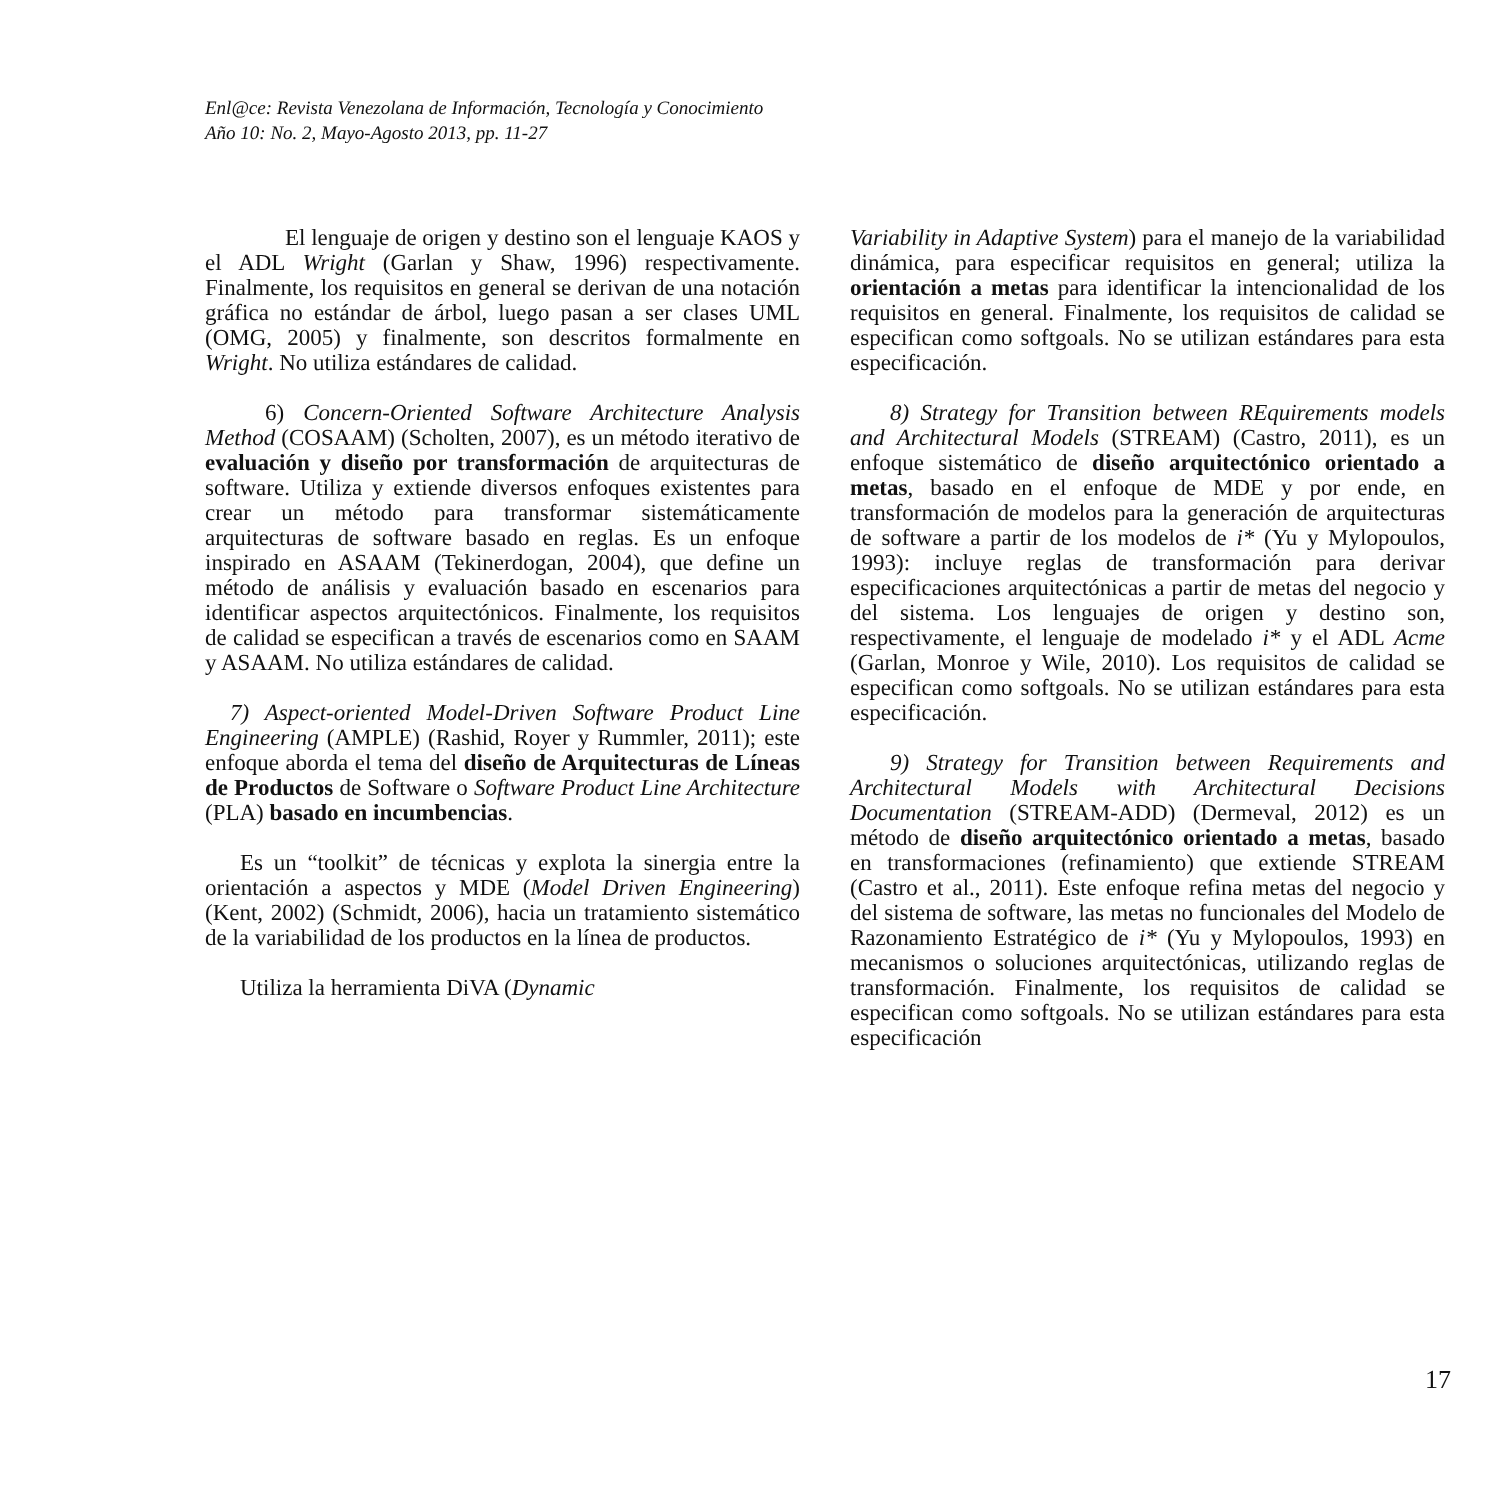Enl@ce: Revista Venezolana de Información, Tecnología y Conocimiento
Año 10: No. 2, Mayo-Agosto 2013, pp. 11-27
El lenguaje de origen y destino son el lenguaje KAOS y el ADL Wright (Garlan y Shaw, 1996) respectivamente. Finalmente, los requisitos en general se derivan de una notación gráfica no estándar de árbol, luego pasan a ser clases UML (OMG, 2005) y finalmente, son descritos formalmente en Wright. No utiliza estándares de calidad.
6) Concern-Oriented Software Architecture Analysis Method (COSAAM) (Scholten, 2007), es un método iterativo de evaluación y diseño por transformación de arquitecturas de software. Utiliza y extiende diversos enfoques existentes para crear un método para transformar sistemáticamente arquitecturas de software basado en reglas. Es un enfoque inspirado en ASAAM (Tekinerdogan, 2004), que define un método de análisis y evaluación basado en escenarios para identificar aspectos arquitectónicos. Finalmente, los requisitos de calidad se especifican a través de escenarios como en SAAM y ASAAM. No utiliza estándares de calidad.
7) Aspect-oriented Model-Driven Software Product Line Engineering (AMPLE) (Rashid, Royer y Rummler, 2011); este enfoque aborda el tema del diseño de Arquitecturas de Líneas de Productos de Software o Software Product Line Architecture (PLA) basado en incumbencias.
Es un “toolkit” de técnicas y explota la sinergia entre la orientación a aspectos y MDE (Model Driven Engineering) (Kent, 2002) (Schmidt, 2006), hacia un tratamiento sistemático de la variabilidad de los productos en la línea de productos.
Utiliza la herramienta DiVA (Dynamic
Variability in Adaptive System) para el manejo de la variabilidad dinámica, para especificar requisitos en general; utiliza la orientación a metas para identificar la intencionalidad de los requisitos en general. Finalmente, los requisitos de calidad se especifican como softgoals. No se utilizan estándares para esta especificación.
8) Strategy for Transition between REquirements models and Architectural Models (STREAM) (Castro, 2011), es un enfoque sistemático de diseño arquitectónico orientado a metas, basado en el enfoque de MDE y por ende, en transformación de modelos para la generación de arquitecturas de software a partir de los modelos de i* (Yu y Mylopoulos, 1993): incluye reglas de transformación para derivar especificaciones arquitectónicas a partir de metas del negocio y del sistema. Los lenguajes de origen y destino son, respectivamente, el lenguaje de modelado i* y el ADL Acme (Garlan, Monroe y Wile, 2010). Los requisitos de calidad se especifican como softgoals. No se utilizan estándares para esta especificación.
9) Strategy for Transition between Requirements and Architectural Models with Architectural Decisions Documentation (STREAM-ADD) (Dermeval, 2012) es un método de diseño arquitectónico orientado a metas, basado en transformaciones (refinamiento) que extiende STREAM (Castro et al., 2011). Este enfoque refina metas del negocio y del sistema de software, las metas no funcionales del Modelo de Razonamiento Estratégico de i* (Yu y Mylopoulos, 1993) en mecanismos o soluciones arquitectónicas, utilizando reglas de transformación. Finalmente, los requisitos de calidad se especifican como softgoals. No se utilizan estándares para esta especificación
17